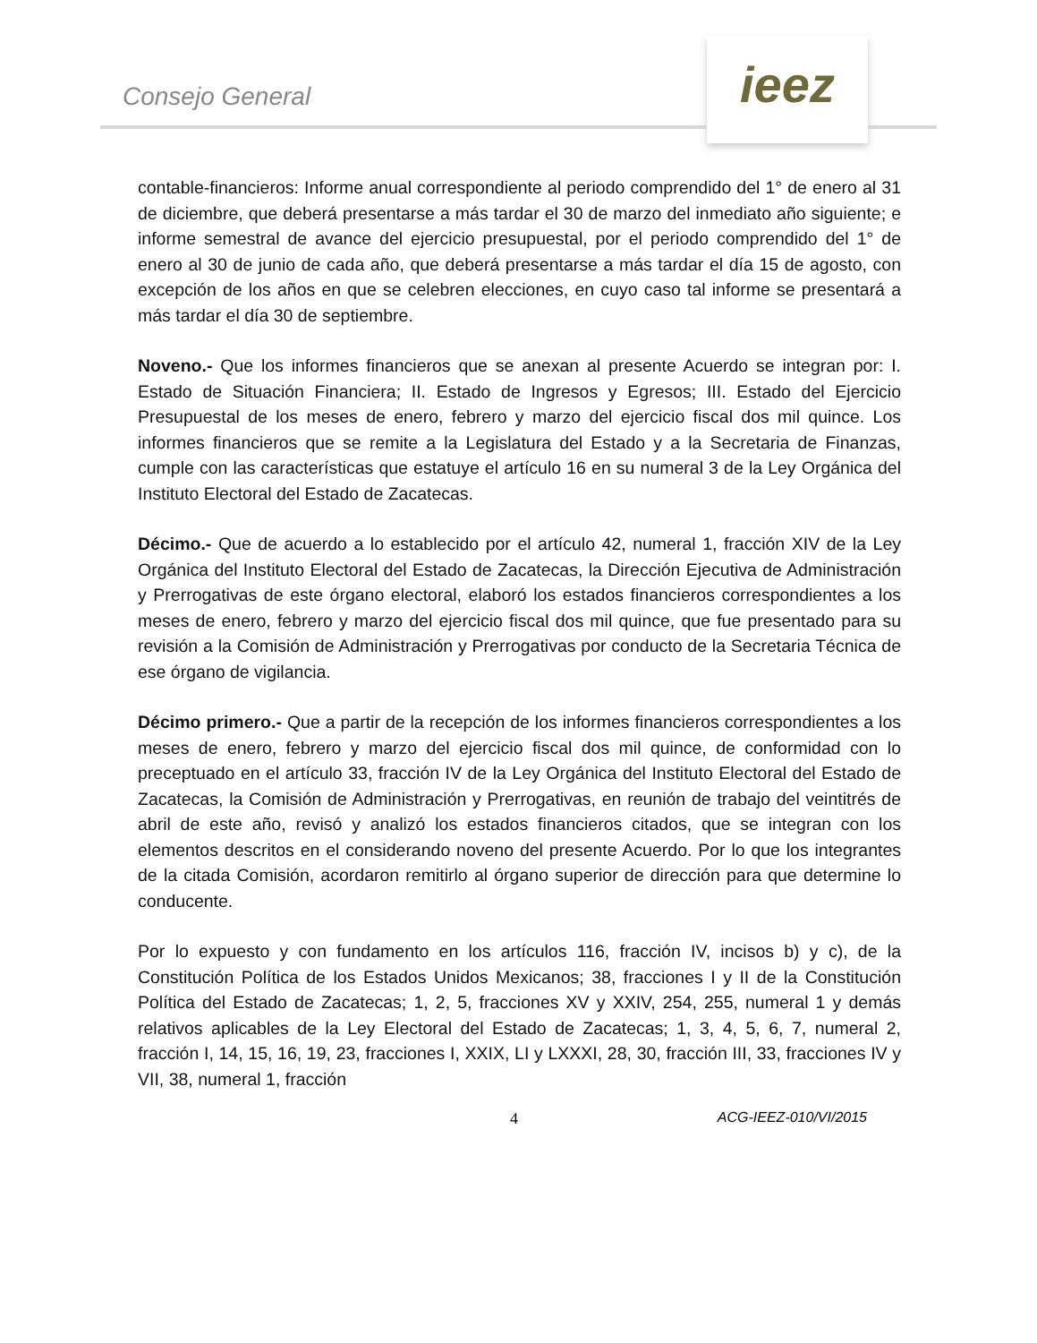Consejo General
ieez
contable-financieros: Informe anual correspondiente al periodo comprendido del 1° de enero al 31 de diciembre, que deberá presentarse a más tardar el 30 de marzo del inmediato año siguiente; e informe semestral de avance del ejercicio presupuestal, por el periodo comprendido del 1° de enero al 30 de junio de cada año, que deberá presentarse a más tardar el día 15 de agosto, con excepción de los años en que se celebren elecciones, en cuyo caso tal informe se presentará a más tardar el día 30 de septiembre.
Noveno.- Que los informes financieros que se anexan al presente Acuerdo se integran por: I. Estado de Situación Financiera; II. Estado de Ingresos y Egresos; III. Estado del Ejercicio Presupuestal de los meses de enero, febrero y marzo del ejercicio fiscal dos mil quince. Los informes financieros que se remite a la Legislatura del Estado y a la Secretaria de Finanzas, cumple con las características que estatuye el artículo 16 en su numeral 3 de la Ley Orgánica del Instituto Electoral del Estado de Zacatecas.
Décimo.- Que de acuerdo a lo establecido por el artículo 42, numeral 1, fracción XIV de la Ley Orgánica del Instituto Electoral del Estado de Zacatecas, la Dirección Ejecutiva de Administración y Prerrogativas de este órgano electoral, elaboró los estados financieros correspondientes a los meses de enero, febrero y marzo del ejercicio fiscal dos mil quince, que fue presentado para su revisión a la Comisión de Administración y Prerrogativas por conducto de la Secretaria Técnica de ese órgano de vigilancia.
Décimo primero.- Que a partir de la recepción de los informes financieros correspondientes a los meses de enero, febrero y marzo del ejercicio fiscal dos mil quince, de conformidad con lo preceptuado en el artículo 33, fracción IV de la Ley Orgánica del Instituto Electoral del Estado de Zacatecas, la Comisión de Administración y Prerrogativas, en reunión de trabajo del veintitrés de abril de este año, revisó y analizó los estados financieros citados, que se integran con los elementos descritos en el considerando noveno del presente Acuerdo. Por lo que los integrantes de la citada Comisión, acordaron remitirlo al órgano superior de dirección para que determine lo conducente.
Por lo expuesto y con fundamento en los artículos 116, fracción IV, incisos b) y c), de la Constitución Política de los Estados Unidos Mexicanos; 38, fracciones I y II de la Constitución Política del Estado de Zacatecas; 1, 2, 5, fracciones XV y XXIV, 254, 255, numeral 1 y demás relativos aplicables de la Ley Electoral del Estado de Zacatecas; 1, 3, 4, 5, 6, 7, numeral 2, fracción I, 14, 15, 16, 19, 23, fracciones I, XXIX, LI y LXXXI, 28, 30, fracción III, 33, fracciones IV y VII, 38, numeral 1, fracción
4 ACG-IEEZ-010/VI/2015